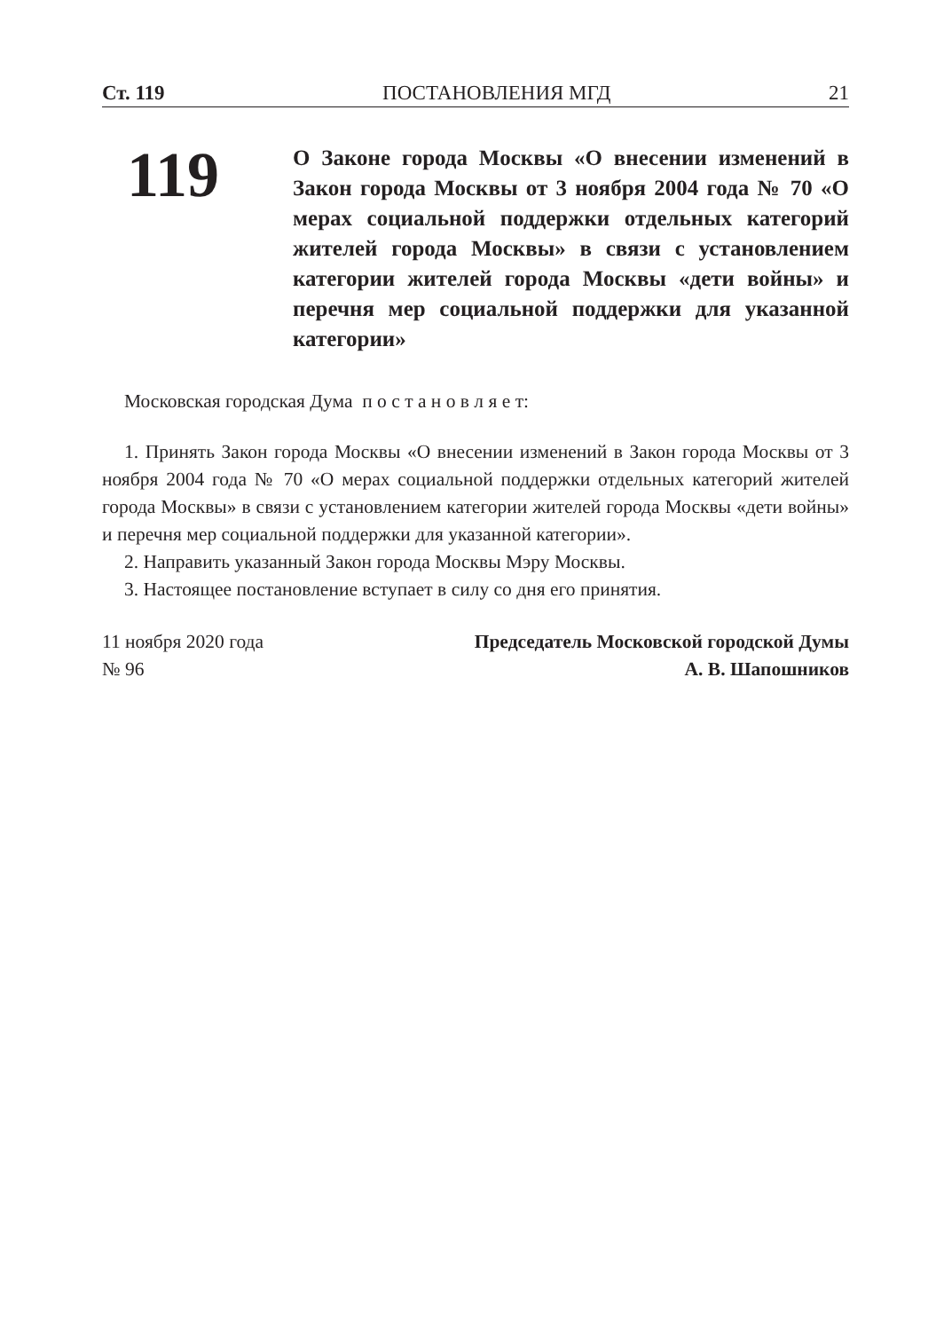Ст. 119 ПОСТАНОВЛЕНИЯ МГД 21
119
О Законе города Москвы «О внесении изменений в Закон города Москвы от 3 ноября 2004 года № 70 «О мерах социальной поддержки отдельных категорий жителей города Москвы» в связи с установлением категории жителей города Москвы «дети войны» и перечня мер социальной поддержки для указанной категории»
Московская городская Дума п о с т а н о в л я е т:
1. Принять Закон города Москвы «О внесении изменений в Закон города Москвы от 3 ноября 2004 года № 70 «О мерах социальной поддержки отдельных категорий жителей города Москвы» в связи с установлением категории жителей города Москвы «дети войны» и перечня мер социальной поддержки для указанной категории».
2. Направить указанный Закон города Москвы Мэру Москвы.
3. Настоящее постановление вступает в силу со дня его принятия.
11 ноября 2020 года
№ 96
Председатель Московской городской Думы
А. В. Шапошников